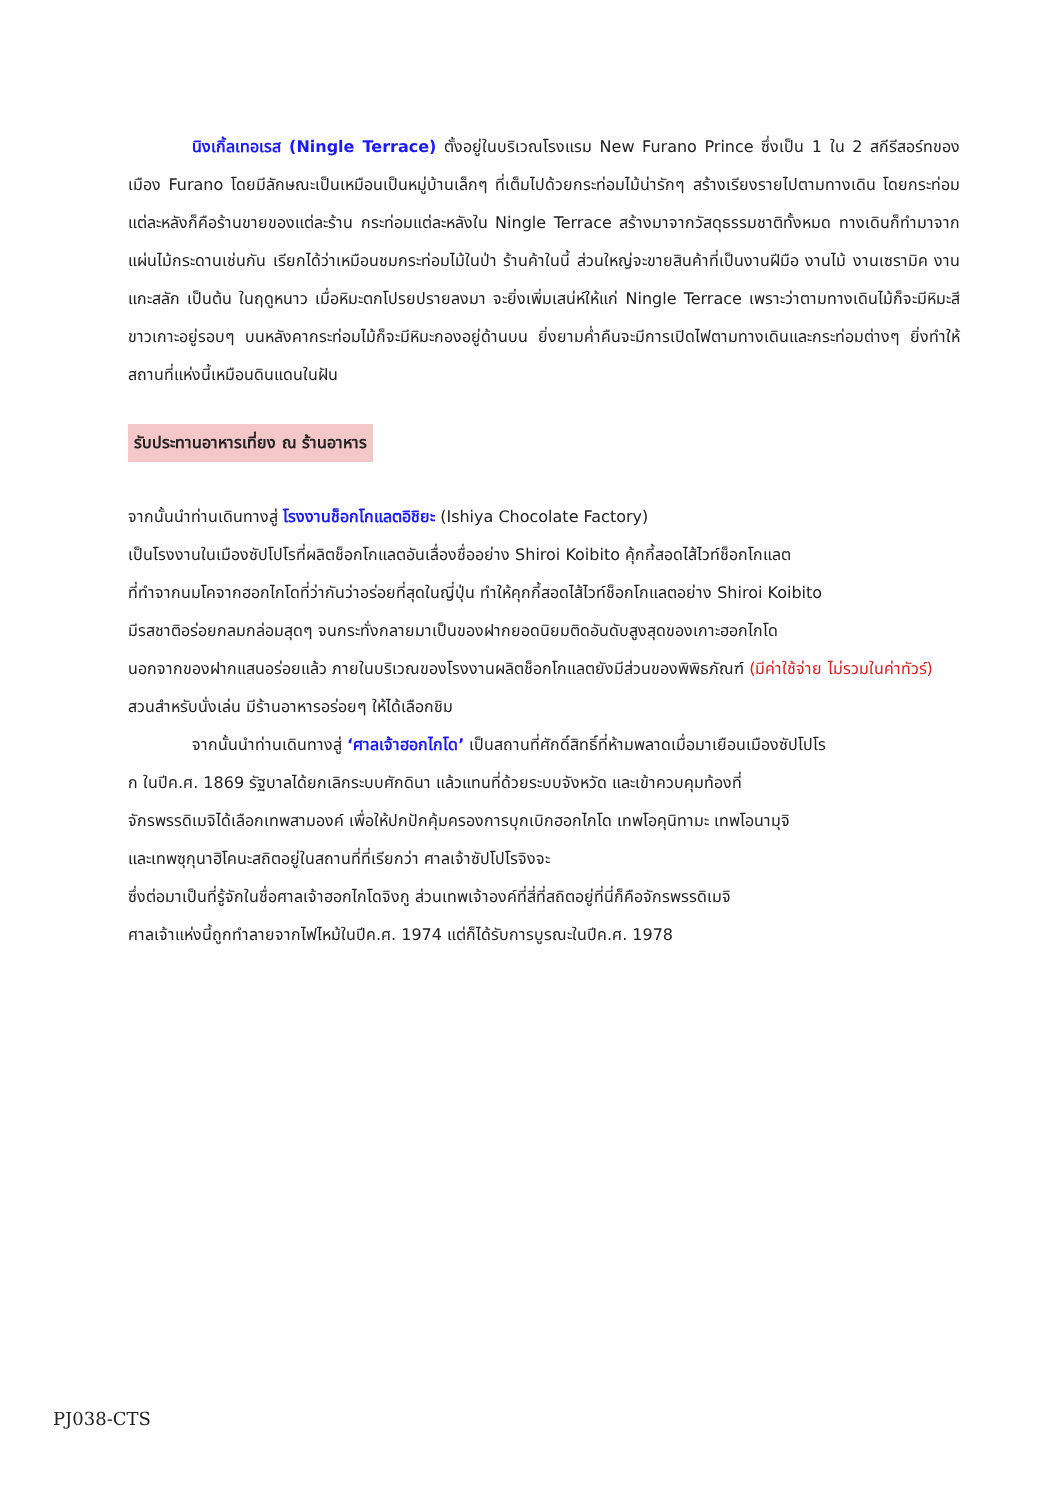นิงเกิ้ลเทอเรส (Ningle Terrace) ตั้งอยู่ในบริเวณโรงแรม New Furano Prince ซึ่งเป็น 1 ใน 2 สกีรีสอร์ทของเมือง Furano โดยมีลักษณะเป็นเหมือนเป็นหมู่บ้านเล็กๆ ที่เต็มไปด้วยกระท่อมไม้น่ารักๆ สร้างเรียงรายไปตามทางเดิน โดยกระท่อมแต่ละหลังก็คือร้านขายของแต่ละร้าน กระท่อมแต่ละหลังใน Ningle Terrace สร้างมาจากวัสดุธรรมชาติทั้งหมด ทางเดินก็ทำมาจากแผ่นไม้กระดานเช่นกัน เรียกได้ว่าเหมือนชมกระท่อมไม้ในป่า ร้านค้าในนี้ ส่วนใหญ่จะขายสินค้าที่เป็นงานฝีมือ งานไม้ งานเซรามิค งานแกะสลัก เป็นต้น ในฤดูหนาว เมื่อหิมะตกโปรยปรายลงมา จะยิ่งเพิ่มเสน่ห์ให้แก่ Ningle Terrace เพราะว่าตามทางเดินไม้ก็จะมีหิมะสีขาวเกาะอยู่รอบๆ บนหลังคากระท่อมไม้ก็จะมีหิมะกองอยู่ด้านบน ยิ่งยามค่ำคืนจะมีการเปิดไฟตามทางเดินและกระท่อมต่างๆ ยิ่งทำให้สถานที่แห่งนี้เหมือนดินแดนในฝัน
รับประทานอาหารเที่ยง ณ ร้านอาหาร
จากนั้นนำท่านเดินทางสู่ โรงงานช็อกโกแลตอิชิยะ (Ishiya Chocolate Factory)
เป็นโรงงานในเมืองซัปโปโรที่ผลิตช็อกโกแลตอันเลื่องชื่ออย่าง Shiroi Koibito คุ้กกี้สอดไส้ไวท์ช็อกโกแลต
ที่ทำจากนมโคจากฮอกไกโดที่ว่ากันว่าอร่อยที่สุดในญี่ปุ่น ทำให้คุกกี้สอดไส้ไวท์ช็อกโกแลตอย่าง Shiroi Koibito
มีรสชาติอร่อยกลมกล่อมสุดๆ จนกระทั่งกลายมาเป็นของฝากยอดนิยมติดอันดับสูงสุดของเกาะฮอกไกโด
นอกจากของฝากแสนอร่อยแล้ว ภายในบริเวณของโรงงานผลิตช็อกโกแลตยังมีส่วนของพิพิธภัณฑ์ (มีค่าใช้จ่าย ไม่รวมในค่าทัวร์) สวนสำหรับนั่งเล่น มีร้านอาหารอร่อยๆ ให้ได้เลือกชิม
จากนั้นนำท่านเดินทางสู่ ‘ศาลเจ้าฮอกไกโด’ เป็นสถานที่ศักดิ์สิทธิ์ที่ห้ามพลาดเมื่อมาเยือนเมืองซัปโปโร
ก ในปีค.ศ. 1869 รัฐบาลได้ยกเลิกระบบศักดินา แล้วแทนที่ด้วยระบบจังหวัด และเข้าควบคุมท้องที่
จักรพรรดิเมจิได้เลือกเทพสามองค์ เพื่อให้ปกปักคุ้มครองการบุกเบิกฮอกไกโด เทพโอคุนิทามะ เทพโอนามุจิ
และเทพซุกุนาฮิโคนะสถิตอยู่ในสถานที่ที่เรียกว่า ศาลเจ้าซัปโปโรจิงจะ
ซึ่งต่อมาเป็นที่รู้จักในชื่อศาลเจ้าฮอกไกโดจิงกู ส่วนเทพเจ้าองค์ที่สี่ที่สถิตอยู่ที่นี่ก็คือจักรพรรดิเมจิ
ศาลเจ้าแห่งนี้ถูกทำลายจากไฟไหม้ในปีค.ศ. 1974 แต่ก็ได้รับการบูรณะในปีค.ศ. 1978
PJ038-CTS